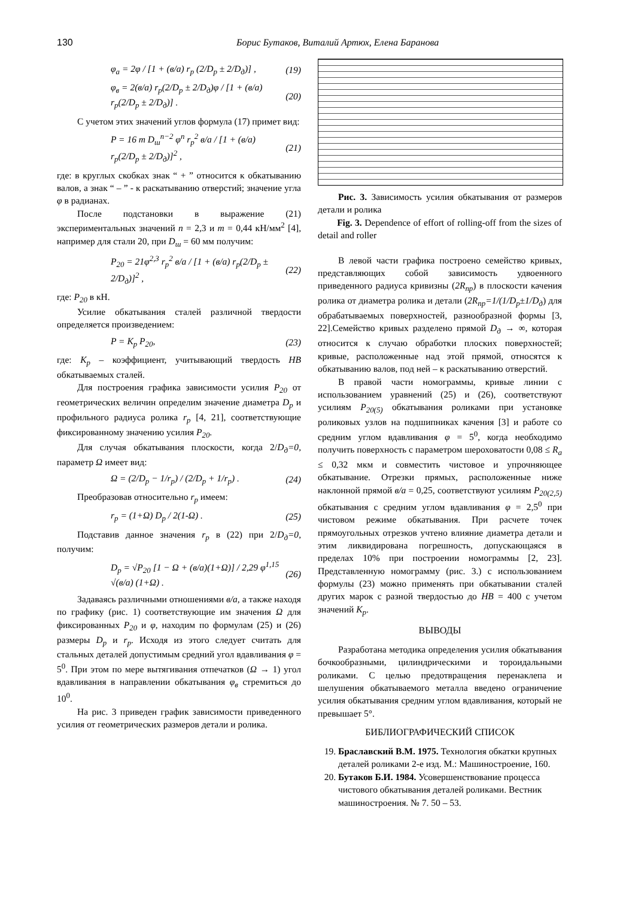130 Борис Бутаков, Виталий Артюх, Елена Баранова
φ<sub>a</sub> = 2φ / [1 + (в/a) r<sub>p</sub> (2/D<sub>p</sub> ± 2/D<sub>д</sub>)] , (19)
φ<sub>в</sub> = 2(в/a) r<sub>p</sub>(2/D<sub>p</sub> ± 2/D<sub>д</sub>)φ / [1 + (в/a) r<sub>p</sub>(2/D<sub>p</sub> ± 2/D<sub>д</sub>)] . (20)
С учетом этих значений углов формула (17) примет вид:
P = 16 m D<sub>ш</sub><sup>n−2</sup> φ<sup>n</sup> r<sub>p</sub><sup>2</sup> в/a / [1 + (в/a) r<sub>p</sub>(2/D<sub>p</sub> ± 2/D<sub>д</sub>)]<sup>2</sup> , (21)
где: в круглых скобках знак “ + ” относится к обкатыванию валов, а знак “ – ” - к раскатыванию отверстий; значение угла φ в радианах.
После подстановки в выражение (21) экспериментальных значений n = 2,3 и m = 0,44 кН/мм<sup>2</sup> [4], например для стали 20, при D<sub>ш</sub> = 60 мм получим:
P<sub>20</sub> = 21φ<sup>2,3</sup> r<sub>p</sub><sup>2</sup> в/a / [1 + (в/a) r<sub>p</sub>(2/D<sub>p</sub> ± 2/D<sub>д</sub>)]<sup>2</sup> , (22)
где: P<sub>20</sub> в кН.
Усилие обкатывания сталей различной твердости определяется произведением:
P = K<sub>p</sub> P<sub>20</sub>, (23)
где: К<sub>р</sub> – коэффициент, учитывающий твердость HB обкатываемых сталей.
Для построения графика зависимости усилия P<sub>20</sub> от геометрических величин определим значение диаметра D<sub>p</sub> и профильного радиуса ролика r<sub>p</sub> [4, 21], соответствующие фиксированному значению усилия P<sub>20</sub>.
Для случая обкатывания плоскости, когда 2/D<sub>д</sub>=0, параметр Ω имеет вид:
Ω = (2/D<sub>p</sub> − 1/r<sub>p</sub>) / (2/D<sub>p</sub> + 1/r<sub>p</sub>) . (24)
Преобразовав относительно r<sub>p</sub> имеем:
r<sub>p</sub> = (1+Ω) D<sub>p</sub> / 2(1-Ω) . (25)
Подставив данное значения r<sub>p</sub> в (22) при 2/D<sub>д</sub>=0, получим:
D<sub>p</sub> = √P<sub>20</sub> [1 − Ω + (в/a)(1+Ω)] / 2,29 φ<sup>1,15</sup> √(в/a) (1+Ω) . (26)
Задаваясь различными отношениями в/а, а также находя по графику (рис. 1) соответствующие им значения Ω для фиксированных P<sub>20</sub> и φ, находим по формулам (25) и (26) размеры D<sub>p</sub> и r<sub>p</sub>. Исходя из этого следует считать для стальных деталей допустимым средний угол вдавливания φ = 5<sup>0</sup>. При этом по мере вытягивания отпечатков (Ω → 1) угол вдавливания в направлении обкатывания φ<sub>в</sub> стремиться до 10<sup>0</sup>.
На рис. 3 приведен график зависимости приведенного усилия от геометрических размеров детали и ролика.
Рис. 3. Зависимость усилия обкатывания от размеров детали и ролика
Fig. 3. Dependence of effort of rolling-off from the sizes of detail and roller
В левой части графика построено семейство кривых, представляющих собой зависимость удвоенного приведенного радиуса кривизны (2R<sub>пр</sub>) в плоскости качения ролика от диаметра ролика и детали (2R<sub>пр</sub>=1/(1/D<sub>p</sub>±1/D<sub>д</sub>) для обрабатываемых поверхностей, разнообразной формы [3, 22].Семейство кривых разделено прямой D<sub>д</sub> → ∞, которая относится к случаю обработки плоских поверхностей; кривые, расположенные над этой прямой, относятся к обкатыванию валов, под ней – к раскатыванию отверстий.
В правой части номограммы, кривые линии с использованием уравнений (25) и (26), соответствуют усилиям P<sub>20(5)</sub> обкатывания роликами при установке роликовых узлов на подшипниках качения [3] и работе со средним углом вдавливания φ = 5<sup>0</sup>, когда необходимо получить поверхность с параметром шероховатости 0,08 ≤ R<sub>a</sub> ≤ 0,32 мкм и совместить чистовое и упрочняющее обкатывание. Отрезки прямых, расположенные ниже наклонной прямой в/а = 0,25, соответствуют усилиям P<sub>20(2,5)</sub> обкатывания с средним углом вдавливания φ = 2,5<sup>0</sup> при чистовом режиме обкатывания. При расчете точек прямоугольных отрезков учтено влияние диаметра детали и этим ликвидирована погрешность, допускающаяся в пределах 10% при построении номограммы [2, 23]. Представленную номограмму (рис. 3.) с использованием формулы (23) можно применять при обкатывании сталей других марок с разной твердостью до HB = 400 с учетом значений K<sub>p</sub>.
ВЫВОДЫ
Разработана методика определения усилия обкатывания бочкообразными, цилиндрическими и тороидальными роликами. С целью предотвращения перенаклепа и шелушения обкатываемого металла введено ограничение усилия обкатывания средним углом вдавливания, который не превышает 5°.
БИБЛИОГРАФИЧЕСКИЙ СПИСОК
19. Браславский В.М. 1975. Технология обкатки крупных деталей роликами 2-е изд. М.: Машиностроение, 160.
20. Бутаков Б.И. 1984. Усовершенствование процесса чистового обкатывания деталей роликами. Вестник машиностроения. № 7. 50 – 53.